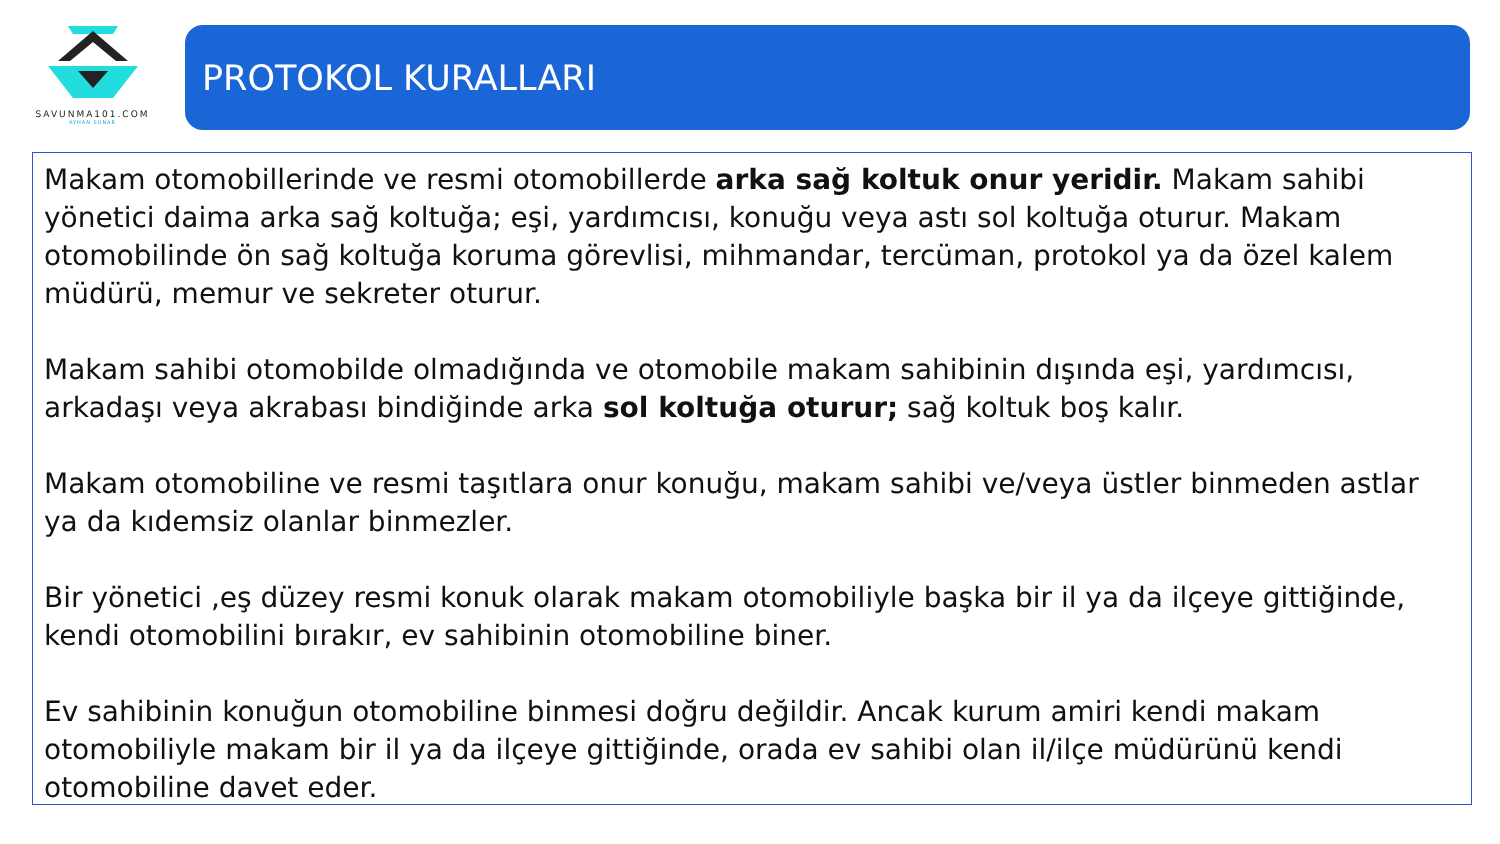SAVUNMA101.COM
AYHAN SUNAR
PROTOKOL KURALLARI
Makam otomobillerinde ve resmi otomobillerde arka sağ koltuk onur yeridir. Makam sahibi yönetici daima arka sağ koltuğa; eşi, yardımcısı, konuğu veya astı sol koltuğa oturur. Makam otomobilinde ön sağ koltuğa koruma görevlisi, mihmandar, tercüman, protokol ya da özel kalem müdürü, memur ve sekreter oturur.
Makam sahibi otomobilde olmadığında ve otomobile makam sahibinin dışında eşi, yardımcısı, arkadaşı veya akrabası bindiğinde arka sol koltuğa oturur; sağ koltuk boş kalır.
Makam otomobiline ve resmi taşıtlara onur konuğu, makam sahibi ve/veya üstler binmeden astlar ya da kıdemsiz olanlar binmezler.
Bir yönetici ,eş düzey resmi konuk olarak makam otomobiliyle başka bir il ya da ilçeye gittiğinde, kendi otomobilini bırakır, ev sahibinin otomobiline biner.
Ev sahibinin konuğun otomobiline binmesi doğru değildir. Ancak kurum amiri kendi makam otomobiliyle makam bir il ya da ilçeye gittiğinde, orada ev sahibi olan il/ilçe müdürünü kendi otomobiline davet eder.